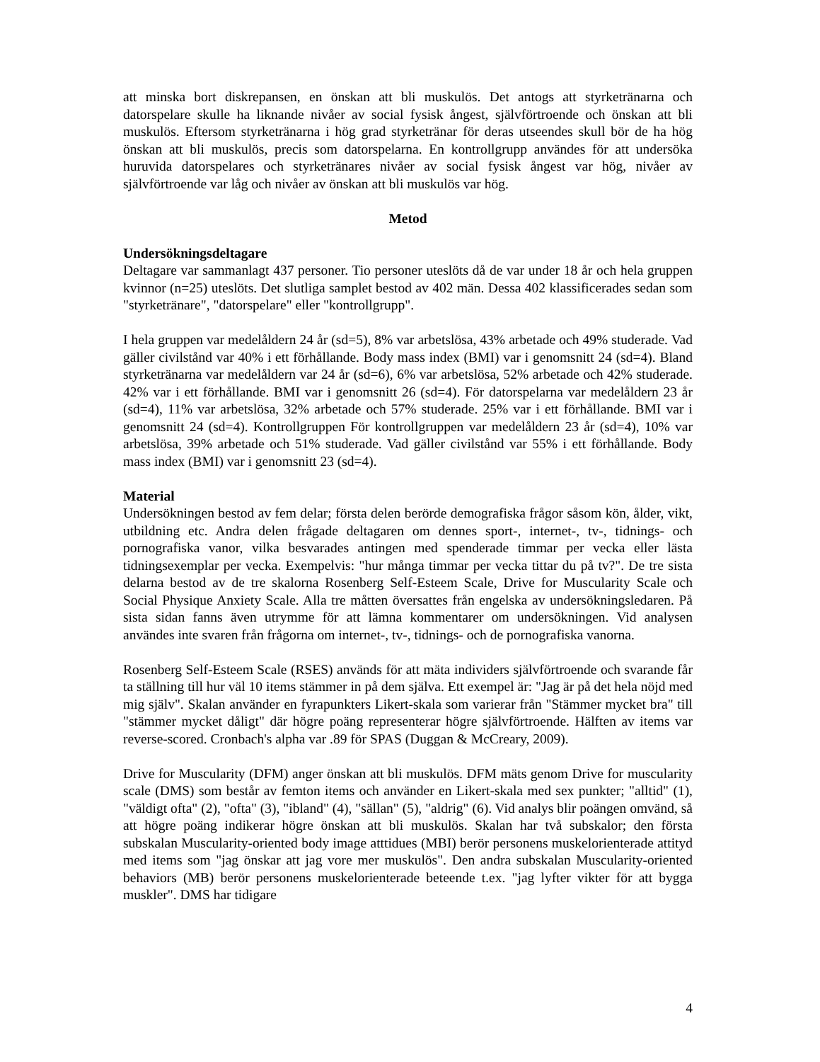att minska bort diskrepansen, en önskan att bli muskulös. Det antogs att styrketränarna och datorspelare skulle ha liknande nivåer av social fysisk ångest, självförtroende och önskan att bli muskulös. Eftersom styrketränarna i hög grad styrketränar för deras utseendes skull bör de ha hög önskan att bli muskulös, precis som datorspelarna. En kontrollgrupp användes för att undersöka huruvida datorspelares och styrketränares nivåer av social fysisk ångest var hög, nivåer av självförtroende var låg och nivåer av önskan att bli muskulös var hög.
Metod
Undersökningsdeltagare
Deltagare var sammanlagt 437 personer. Tio personer uteslöts då de var under 18 år och hela gruppen kvinnor (n=25) uteslöts. Det slutliga samplet bestod av 402 män. Dessa 402 klassificerades sedan som "styrketränare", "datorspelare" eller "kontrollgrupp".
I hela gruppen var medelåldern 24 år (sd=5), 8% var arbetslösa, 43% arbetade och 49% studerade. Vad gäller civilstånd var 40% i ett förhållande. Body mass index (BMI) var i genomsnitt 24 (sd=4). Bland styrketränarna var medelåldern var 24 år (sd=6), 6% var arbetslösa, 52% arbetade och 42% studerade. 42% var i ett förhållande. BMI var i genomsnitt 26 (sd=4). För datorspelarna var medelåldern 23 år (sd=4), 11% var arbetslösa, 32% arbetade och 57% studerade. 25% var i ett förhållande. BMI var i genomsnitt 24 (sd=4). Kontrollgruppen För kontrollgruppen var medelåldern 23 år (sd=4), 10% var arbetslösa, 39% arbetade och 51% studerade. Vad gäller civilstånd var 55% i ett förhållande. Body mass index (BMI) var i genomsnitt 23 (sd=4).
Material
Undersökningen bestod av fem delar; första delen berörde demografiska frågor såsom kön, ålder, vikt, utbildning etc. Andra delen frågade deltagaren om dennes sport-, internet-, tv-, tidnings- och pornografiska vanor, vilka besvarades antingen med spenderade timmar per vecka eller lästa tidningsexemplar per vecka. Exempelvis: "hur många timmar per vecka tittar du på tv?". De tre sista delarna bestod av de tre skalorna Rosenberg Self-Esteem Scale, Drive for Muscularity Scale och Social Physique Anxiety Scale. Alla tre måtten översattes från engelska av undersökningsledaren. På sista sidan fanns även utrymme för att lämna kommentarer om undersökningen. Vid analysen användes inte svaren från frågorna om internet-, tv-, tidnings- och de pornografiska vanorna.
Rosenberg Self-Esteem Scale (RSES) används för att mäta individers självförtroende och svarande får ta ställning till hur väl 10 items stämmer in på dem själva. Ett exempel är: "Jag är på det hela nöjd med mig själv". Skalan använder en fyrapunkters Likert-skala som varierar från "Stämmer mycket bra" till "stämmer mycket dåligt" där högre poäng representerar högre självförtroende. Hälften av items var reverse-scored. Cronbach's alpha var .89 för SPAS (Duggan & McCreary, 2009).
Drive for Muscularity (DFM) anger önskan att bli muskulös. DFM mäts genom Drive for muscularity scale (DMS) som består av femton items och använder en Likert-skala med sex punkter; "alltid" (1), "väldigt ofta" (2), "ofta" (3), "ibland" (4), "sällan" (5), "aldrig" (6). Vid analys blir poängen omvänd, så att högre poäng indikerar högre önskan att bli muskulös. Skalan har två subskalor; den första subskalan Muscularity-oriented body image atttidues (MBI) berör personens muskelorienterade attityd med items som "jag önskar att jag vore mer muskulös". Den andra subskalan Muscularity-oriented behaviors (MB) berör personens muskelorienterade beteende t.ex. "jag lyfter vikter för att bygga muskler". DMS har tidigare
4